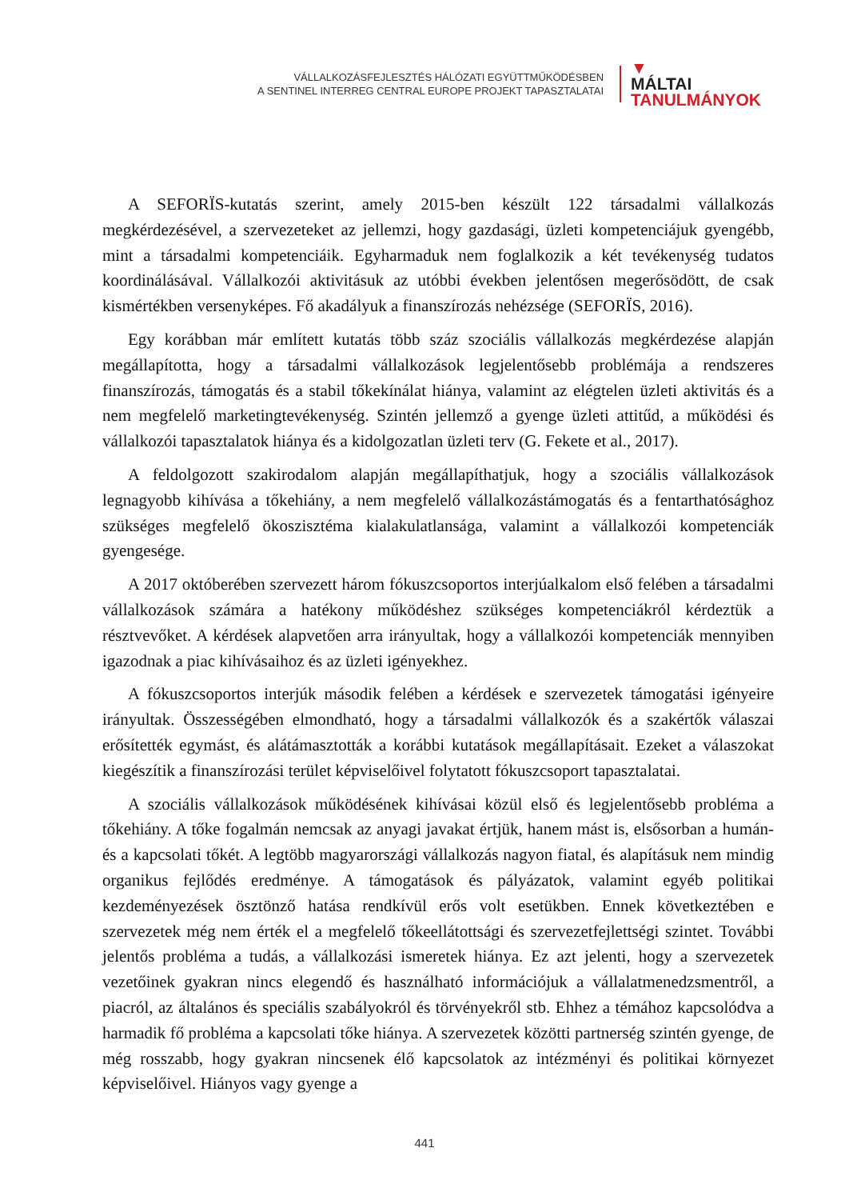VÁLLALKOZÁSFEJLESZTÉS HÁLÓZATI EGYÜTTMŰKÖDÉSBEN
A SENTINEL INTERREG CENTRAL EUROPE PROJEKT TAPASZTALATAI
▼
MÁLTAI
TANULMÁNYOK
A SEFORÏS-kutatás szerint, amely 2015-ben készült 122 társadalmi vállalkozás megkérdezésével, a szervezeteket az jellemzi, hogy gazdasági, üzleti kompetenciájuk gyengébb, mint a társadalmi kompetenciáik. Egyharmaduk nem foglalkozik a két tevékenység tudatos koordinálásával. Vállalkozói aktivitásuk az utóbbi években jelentősen megerősödött, de csak kismértékben versenyképes. Fő akadályuk a finanszírozás nehézsége (SEFORÏS, 2016).
Egy korábban már említett kutatás több száz szociális vállalkozás megkérdezése alapján megállapította, hogy a társadalmi vállalkozások legjelentősebb problémája a rendszeres finanszírozás, támogatás és a stabil tőkekínálat hiánya, valamint az elégtelen üzleti aktivitás és a nem megfelelő marketingtevékenység. Szintén jellemző a gyenge üzleti attitűd, a működési és vállalkozói tapasztalatok hiánya és a kidolgozatlan üzleti terv (G. Fekete et al., 2017).
A feldolgozott szakirodalom alapján megállapíthatjuk, hogy a szociális vállalkozások legnagyobb kihívása a tőkehiány, a nem megfelelő vállalkozástámogatás és a fentarthatósághoz szükséges megfelelő ökoszisztéma kialakulatlansága, valamint a vállalkozói kompetenciák gyengesége.
A 2017 októberében szervezett három fókuszcsoportos interjúalkalom első felében a társadalmi vállalkozások számára a hatékony működéshez szükséges kompetenciákról kérdeztük a résztvevőket. A kérdések alapvetően arra irányultak, hogy a vállalkozói kompetenciák mennyiben igazodnak a piac kihívásaihoz és az üzleti igényekhez.
A fókuszcsoportos interjúk második felében a kérdések e szervezetek támogatási igényeire irányultak. Összességében elmondható, hogy a társadalmi vállalkozók és a szakértők válaszai erősítették egymást, és alátámasztották a korábbi kutatások megállapításait. Ezeket a válaszokat kiegészítik a finanszírozási terület képviselőivel folytatott fókuszcsoport tapasztalatai.
A szociális vállalkozások működésének kihívásai közül első és legjelentősebb probléma a tőkehiány. A tőke fogalmán nemcsak az anyagi javakat értjük, hanem mást is, elsősorban a humán- és a kapcsolati tőkét. A legtöbb magyarországi vállalkozás nagyon fiatal, és alapításuk nem mindig organikus fejlődés eredménye. A támogatások és pályázatok, valamint egyéb politikai kezdeményezések ösztönző hatása rendkívül erős volt esetükben. Ennek következtében e szervezetek még nem érték el a megfelelő tőkeellátottsági és szervezetfejlettségi szintet. További jelentős probléma a tudás, a vállalkozási ismeretek hiánya. Ez azt jelenti, hogy a szervezetek vezetőinek gyakran nincs elegendő és használható információjuk a vállalatmenedzsmentről, a piacról, az általános és speciális szabályokról és törvényekről stb. Ehhez a témához kapcsolódva a harmadik fő probléma a kapcsolati tőke hiánya. A szervezetek közötti partnerség szintén gyenge, de még rosszabb, hogy gyakran nincsenek élő kapcsolatok az intézményi és politikai környezet képviselőivel. Hiányos vagy gyenge a
441